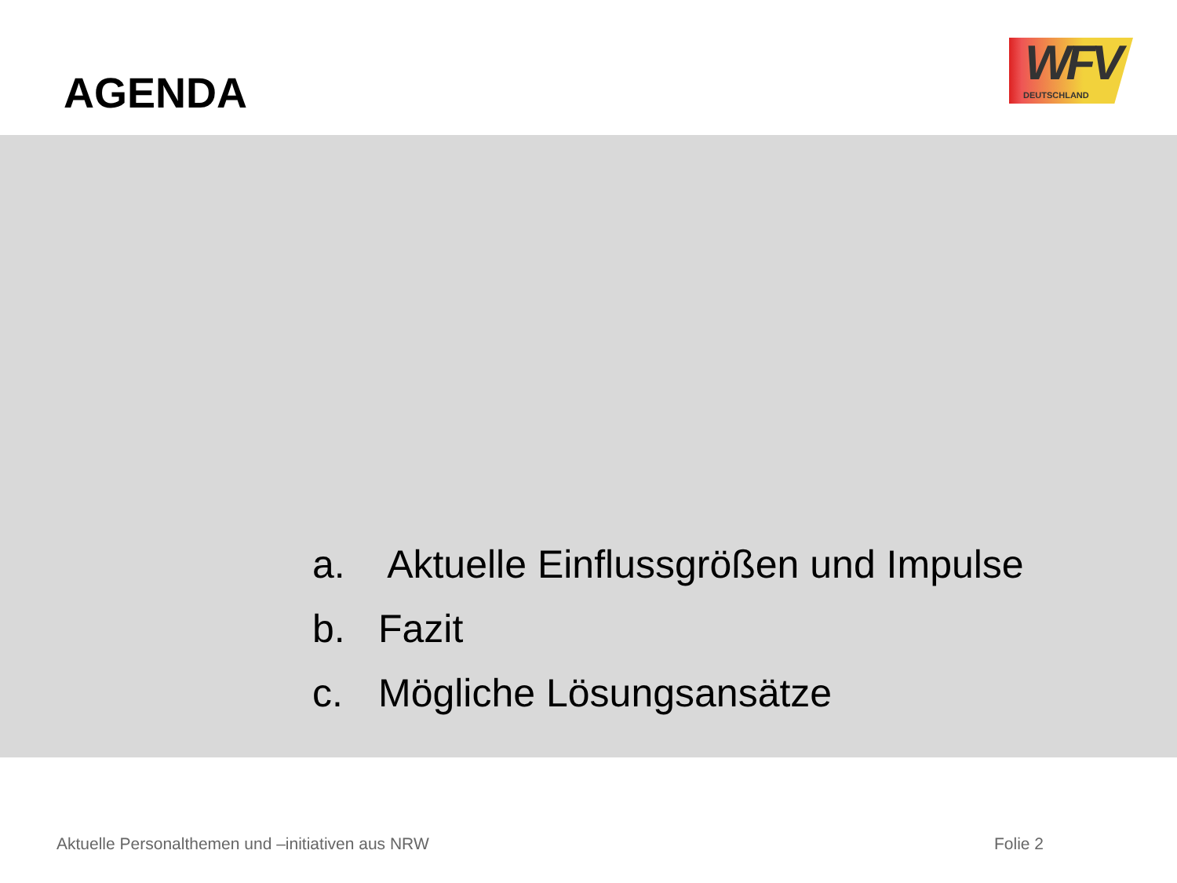AGENDA
WFV
DEUTSCHLAND
a. Aktuelle Einflussgrößen und Impulse
b. Fazit
c. Mögliche Lösungsansätze
Aktuelle Personalthemen und –initiativen aus NRW
Folie 2